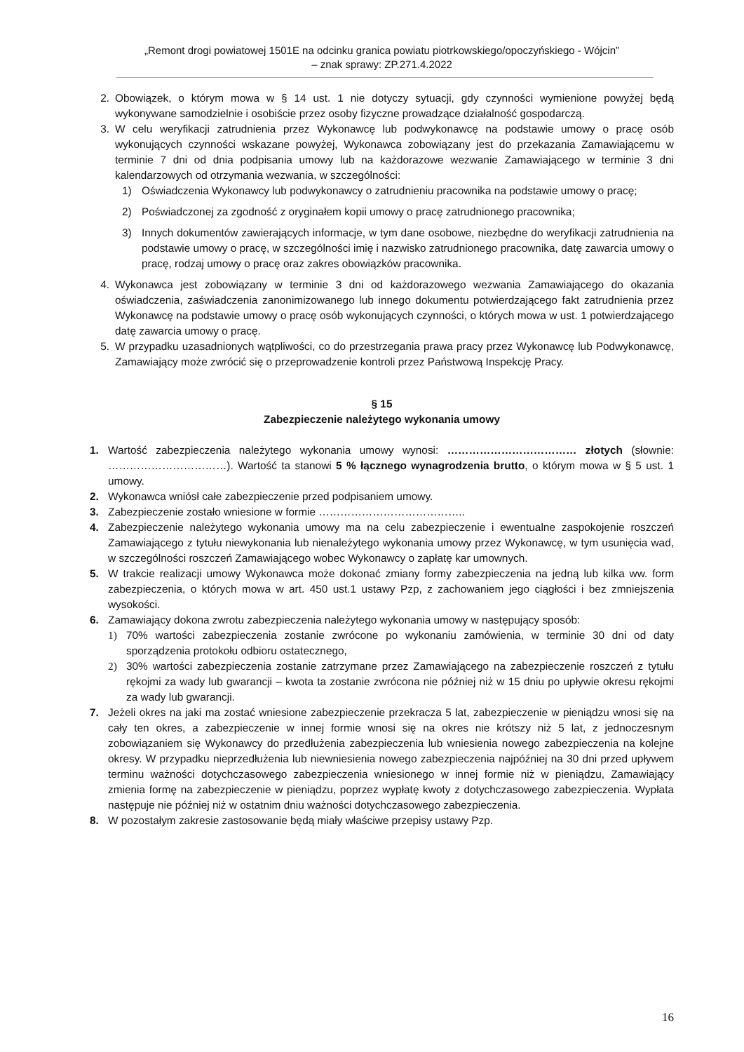„Remont drogi powiatowej 1501E na odcinku granica powiatu piotrkowskiego/opoczyńskiego - Wójcin”
– znak sprawy: ZP.271.4.2022
2. Obowiązek, o którym mowa w § 14 ust. 1 nie dotyczy sytuacji, gdy czynności wymienione powyżej będą wykonywane samodzielnie i osobiście przez osoby fizyczne prowadzące działalność gospodarczą.
3. W celu weryfikacji zatrudnienia przez Wykonawcę lub podwykonawcę na podstawie umowy o pracę osób wykonujących czynności wskazane powyżej, Wykonawca zobowiązany jest do przekazania Zamawiającemu w terminie 7 dni od dnia podpisania umowy lub na każdorazowe wezwanie Zamawiającego w terminie 3 dni kalendarzowych od otrzymania wezwania, w szczególności:
1) Oświadczenia Wykonawcy lub podwykonawcy o zatrudnieniu pracownika na podstawie umowy o pracę;
2) Poświadczonej za zgodność z oryginałem kopii umowy o pracę zatrudnionego pracownika;
3) Innych dokumentów zawierających informacje, w tym dane osobowe, niezbędne do weryfikacji zatrudnienia na podstawie umowy o pracę, w szczególności imię i nazwisko zatrudnionego pracownika, datę zawarcia umowy o pracę, rodzaj umowy o pracę oraz zakres obowiązków pracownika.
4. Wykonawca jest zobowiązany w terminie 3 dni od każdorazowego wezwania Zamawiającego do okazania oświadczenia, zaświadczenia zanonimizowanego lub innego dokumentu potwierdzającego fakt zatrudnienia przez Wykonawcę na podstawie umowy o pracę osób wykonujących czynności, o których mowa w ust. 1 potwierdzającego datę zawarcia umowy o pracę.
5. W przypadku uzasadnionych wątpliwości, co do przestrzegania prawa pracy przez Wykonawcę lub Podwykonawcę, Zamawiający może zwrócić się o przeprowadzenie kontroli przez Państwową Inspekcję Pracy.
§ 15
Zabezpieczenie należytego wykonania umowy
1. Wartość zabezpieczenia należytego wykonania umowy wynosi: ……………………………… złotych (słownie: ……………………………). Wartość ta stanowi 5 % łącznego wynagrodzenia brutto, o którym mowa w § 5 ust. 1 umowy.
2. Wykonawca wniósł całe zabezpieczenie przed podpisaniem umowy.
3. Zabezpieczenie zostało wniesione w formie …………………………………..
4. Zabezpieczenie należytego wykonania umowy ma na celu zabezpieczenie i ewentualne zaspokojenie roszczeń Zamawiającego z tytułu niewykonania lub nienależytego wykonania umowy przez Wykonawcę, w tym usunięcia wad, w szczególności roszczeń Zamawiającego wobec Wykonawcy o zapłatę kar umownych.
5. W trakcie realizacji umowy Wykonawca może dokonać zmiany formy zabezpieczenia na jedną lub kilka ww. form zabezpieczenia, o których mowa w art. 450 ust.1 ustawy Pzp, z zachowaniem jego ciągłości i bez zmniejszenia wysokości.
6. Zamawiający dokona zwrotu zabezpieczenia należytego wykonania umowy w następujący sposób:
1) 70% wartości zabezpieczenia zostanie zwrócone po wykonaniu zamówienia, w terminie 30 dni od daty sporządzenia protokołu odbioru ostatecznego,
2) 30% wartości zabezpieczenia zostanie zatrzymane przez Zamawiającego na zabezpieczenie roszczeń z tytułu rękojmi za wady lub gwarancji – kwota ta zostanie zwrócona nie później niż w 15 dniu po upływie okresu rękojmi za wady lub gwarancji.
7. Jeżeli okres na jaki ma zostać wniesione zabezpieczenie przekracza 5 lat, zabezpieczenie w pieniądzu wnosi się na cały ten okres, a zabezpieczenie w innej formie wnosi się na okres nie krótszy niż 5 lat, z jednoczesnym zobowiązaniem się Wykonawcy do przedłużenia zabezpieczenia lub wniesienia nowego zabezpieczenia na kolejne okresy. W przypadku nieprzedłużenia lub niewniesienia nowego zabezpieczenia najpóźniej na 30 dni przed upływem terminu ważności dotychczasowego zabezpieczenia wniesionego w innej formie niż w pieniądzu, Zamawiający zmienia formę na zabezpieczenie w pieniądzu, poprzez wypłatę kwoty z dotychczasowego zabezpieczenia. Wypłata następuje nie później niż w ostatnim dniu ważności dotychczasowego zabezpieczenia.
8. W pozostałym zakresie zastosowanie będą miały właściwe przepisy ustawy Pzp.
16